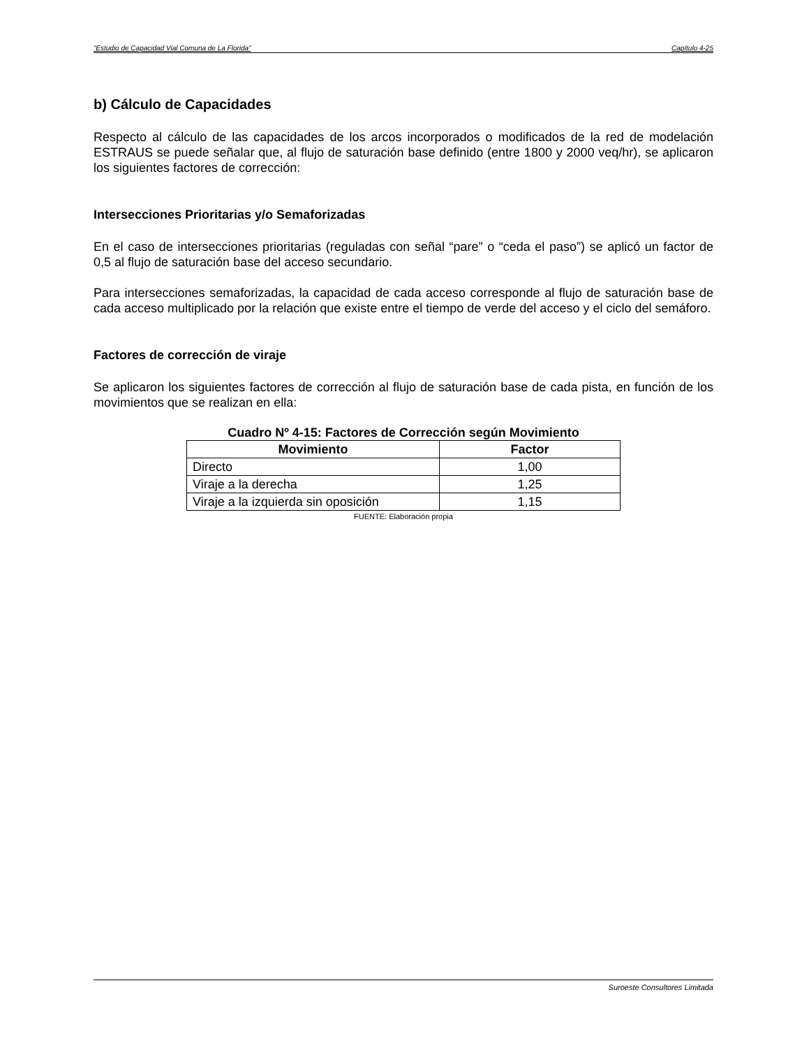“Estudio de Capacidad Vial Comuna de La Florida” Capítulo 4-25
b) Cálculo de Capacidades
Respecto al cálculo de las capacidades de los arcos incorporados o modificados de la red de modelación ESTRAUS se puede señalar que, al flujo de saturación base definido (entre 1800 y 2000 veq/hr), se aplicaron los siguientes factores de corrección:
Intersecciones Prioritarias y/o Semaforizadas
En el caso de intersecciones prioritarias (reguladas con señal “pare” o “ceda el paso”) se aplicó un factor de 0,5 al flujo de saturación base del acceso secundario.
Para intersecciones semaforizadas, la capacidad de cada acceso corresponde al flujo de saturación base de cada acceso multiplicado por la relación que existe entre el tiempo de verde del acceso y el ciclo del semáforo.
Factores de corrección de viraje
Se aplicaron los siguientes factores de corrección al flujo de saturación base de cada pista, en función de los movimientos que se realizan en ella:
Cuadro Nº 4-15: Factores de Corrección según Movimiento
| Movimiento | Factor |
| --- | --- |
| Directo | 1,00 |
| Viraje a la derecha | 1,25 |
| Viraje a la izquierda sin oposición | 1,15 |
FUENTE: Elaboración propia
Suroeste Consultores Limitada